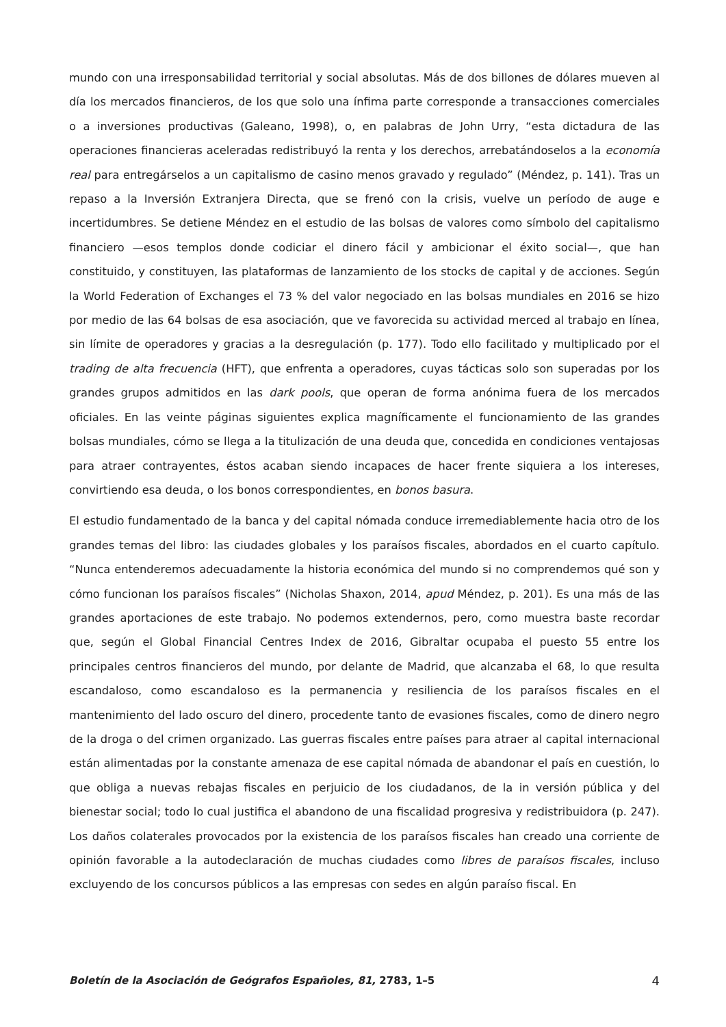mundo con una irresponsabilidad territorial y social absolutas. Más de dos billones de dólares mueven al día los mercados financieros, de los que solo una ínfima parte corresponde a transacciones comerciales o a inversiones productivas (Galeano, 1998), o, en palabras de John Urry, “esta dictadura de las operaciones financieras aceleradas redistribuyó la renta y los derechos, arrebatándoselos a la economía real para entregárselos a un capitalismo de casino menos gravado y regulado” (Méndez, p. 141). Tras un repaso a la Inversión Extranjera Directa, que se frenó con la crisis, vuelve un período de auge e incertidumbres. Se detiene Méndez en el estudio de las bolsas de valores como símbolo del capitalismo financiero —esos templos donde codiciar el dinero fácil y ambicionar el éxito social—, que han constituido, y constituyen, las plataformas de lanzamiento de los stocks de capital y de acciones. Según la World Federation of Exchanges el 73 % del valor negociado en las bolsas mundiales en 2016 se hizo por medio de las 64 bolsas de esa asociación, que ve favorecida su actividad merced al trabajo en línea, sin límite de operadores y gracias a la desregulación (p. 177). Todo ello facilitado y multiplicado por el trading de alta frecuencia (HFT), que enfrenta a operadores, cuyas tácticas solo son superadas por los grandes grupos admitidos en las dark pools, que operan de forma anónima fuera de los mercados oficiales. En las veinte páginas siguientes explica magníficamente el funcionamiento de las grandes bolsas mundiales, cómo se llega a la titulización de una deuda que, concedida en condiciones ventajosas para atraer contrayentes, éstos acaban siendo incapaces de hacer frente siquiera a los intereses, convirtiendo esa deuda, o los bonos correspondientes, en bonos basura.
El estudio fundamentado de la banca y del capital nómada conduce irremediablemente hacia otro de los grandes temas del libro: las ciudades globales y los paraísos fiscales, abordados en el cuarto capítulo. “Nunca entenderemos adecuadamente la historia económica del mundo si no comprendemos qué son y cómo funcionan los paraísos fiscales” (Nicholas Shaxon, 2014, apud Méndez, p. 201). Es una más de las grandes aportaciones de este trabajo. No podemos extendernos, pero, como muestra baste recordar que, según el Global Financial Centres Index de 2016, Gibraltar ocupaba el puesto 55 entre los principales centros financieros del mundo, por delante de Madrid, que alcanzaba el 68, lo que resulta escandaloso, como escandaloso es la permanencia y resiliencia de los paraísos fiscales en el mantenimiento del lado oscuro del dinero, procedente tanto de evasiones fiscales, como de dinero negro de la droga o del crimen organizado. Las guerras fiscales entre países para atraer al capital internacional están alimentadas por la constante amenaza de ese capital nómada de abandonar el país en cuestión, lo que obliga a nuevas rebajas fiscales en perjuicio de los ciudadanos, de la in versión pública y del bienestar social; todo lo cual justifica el abandono de una fiscalidad progresiva y redistribuidora (p. 247). Los daños colaterales provocados por la existencia de los paraísos fiscales han creado una corriente de opinión favorable a la autodeclaración de muchas ciudades como libres de paraísos fiscales, incluso excluyendo de los concursos públicos a las empresas con sedes en algún paraíso fiscal. En
Boletín de la Asociación de Geógrafos Españoles, 81, 2783, 1–5 4